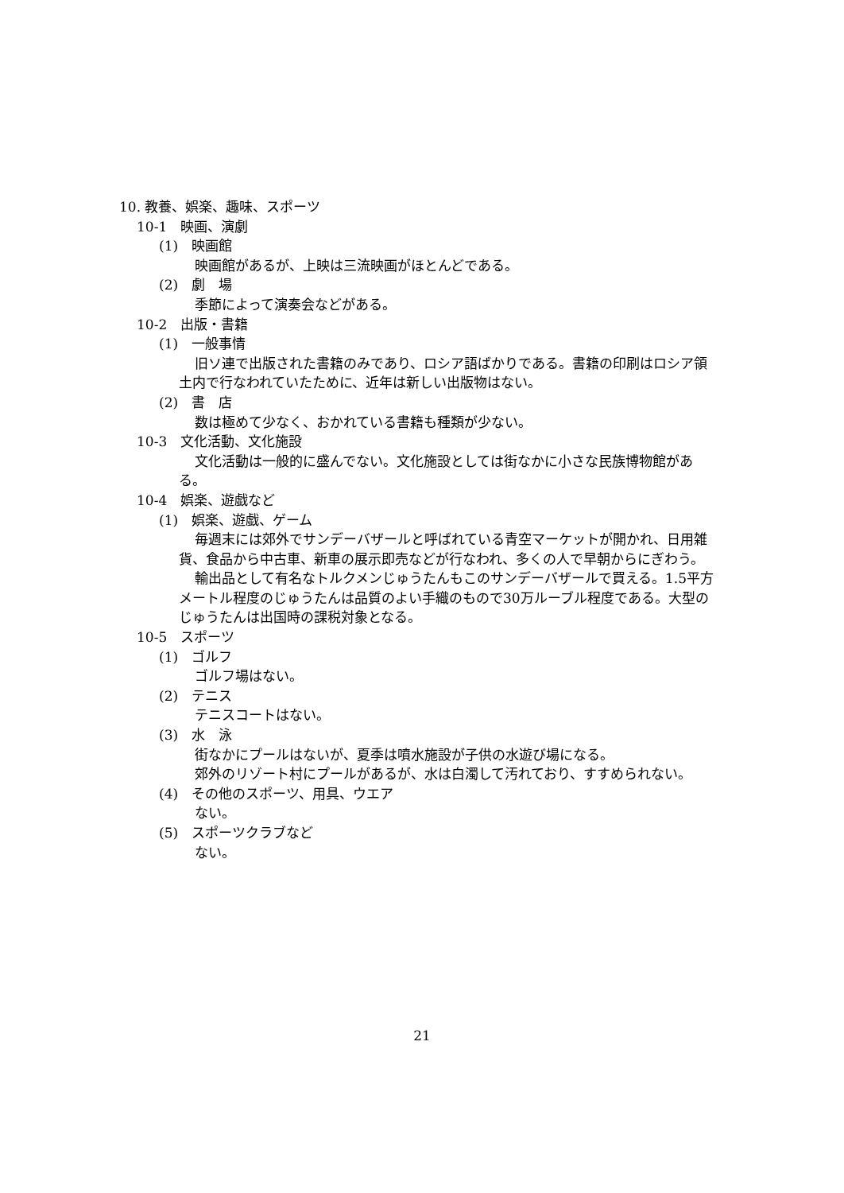10. 教養、娯楽、趣味、スポーツ
10-1　映画、演劇
(1)　映画館
映画館があるが、上映は三流映画がほとんどである。
(2)　劇　場
季節によって演奏会などがある。
10-2　出版・書籍
(1)　一般事情
旧ソ連で出版された書籍のみであり、ロシア語ばかりである。書籍の印刷はロシア領土内で行なわれていたために、近年は新しい出版物はない。
(2)　書　店
数は極めて少なく、おかれている書籍も種類が少ない。
10-3　文化活動、文化施設
文化活動は一般的に盛んでない。文化施設としては街なかに小さな民族博物館がある。
10-4　娯楽、遊戯など
(1)　娯楽、遊戯、ゲーム
毎週末には郊外でサンデーバザールと呼ばれている青空マーケットが開かれ、日用雑貨、食品から中古車、新車の展示即売などが行なわれ、多くの人で早朝からにぎわう。
輸出品として有名なトルクメンじゅうたんもこのサンデーバザールで買える。1.5平方メートル程度のじゅうたんは品質のよい手織のもので30万ルーブル程度である。大型のじゅうたんは出国時の課税対象となる。
10-5　スポーツ
(1)　ゴルフ
ゴルフ場はない。
(2)　テニス
テニスコートはない。
(3)　水　泳
街なかにプールはないが、夏季は噴水施設が子供の水遊び場になる。
郊外のリゾート村にプールがあるが、水は白濁して汚れており、すすめられない。
(4)　その他のスポーツ、用具、ウエア
ない。
(5)　スポーツクラブなど
ない。
21